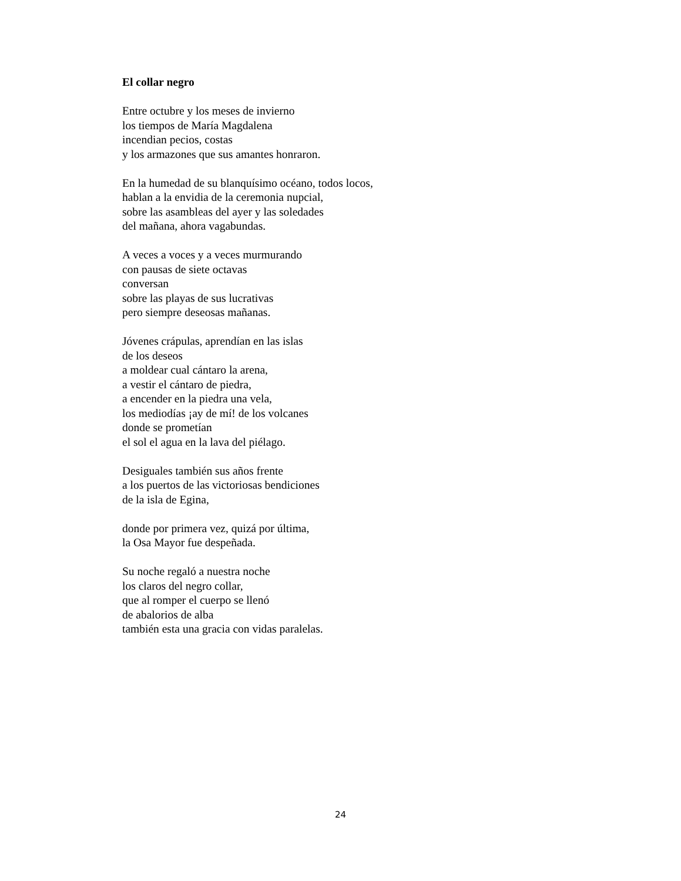El collar negro
Entre octubre y los meses de invierno
los tiempos de María Magdalena
incendian pecios, costas
y los armazones que sus amantes honraron.
En la humedad de su blanquísimo océano, todos locos,
hablan a la envidia de la ceremonia nupcial,
sobre las asambleas del ayer y las soledades
del mañana, ahora vagabundas.
A veces a voces y a veces murmurando
con pausas de siete octavas
conversan
sobre las playas de sus lucrativas
pero siempre deseosas mañanas.
Jóvenes crápulas, aprendían en las islas
de los deseos
a moldear cual cántaro la arena,
a vestir el cántaro de piedra,
a encender en la piedra una vela,
los mediodías ¡ay de mí! de los volcanes
donde se prometían
el sol el agua en la lava del piélago.
Desiguales también sus años frente
a los puertos de las victoriosas bendiciones
de la isla de Egina,
donde por primera vez, quizá por última,
la Osa Mayor fue despeñada.
Su noche regaló a nuestra noche
los claros del negro collar,
que al romper el cuerpo se llenó
de abalorios de alba
también esta una gracia con vidas paralelas.
24